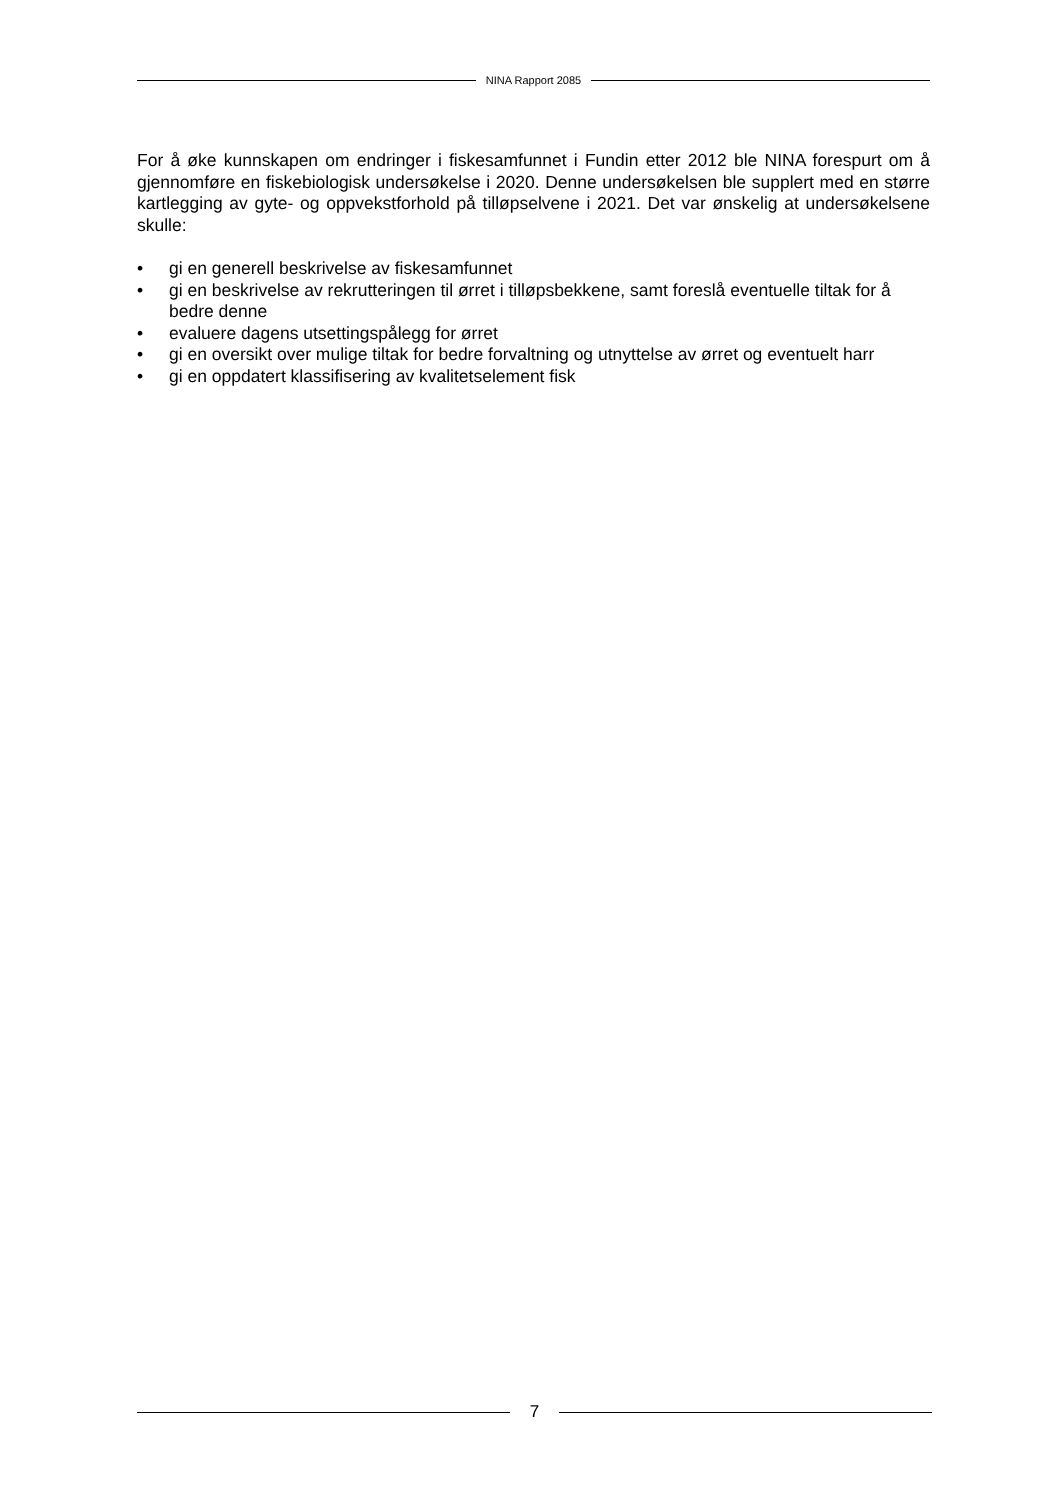NINA Rapport 2085
For å øke kunnskapen om endringer i fiskesamfunnet i Fundin etter 2012 ble NINA forespurt om å gjennomføre en fiskebiologisk undersøkelse i 2020. Denne undersøkelsen ble supplert med en større kartlegging av gyte- og oppvekstforhold på tilløpselvene i 2021. Det var ønskelig at undersøkelsene skulle:
• gi en generell beskrivelse av fiskesamfunnet
• gi en beskrivelse av rekrutteringen til ørret i tilløpsbekkene, samt foreslå eventuelle tiltak for å bedre denne
• evaluere dagens utsettingspålegg for ørret
• gi en oversikt over mulige tiltak for bedre forvaltning og utnyttelse av ørret og eventuelt harr
• gi en oppdatert klassifisering av kvalitetselement fisk
7